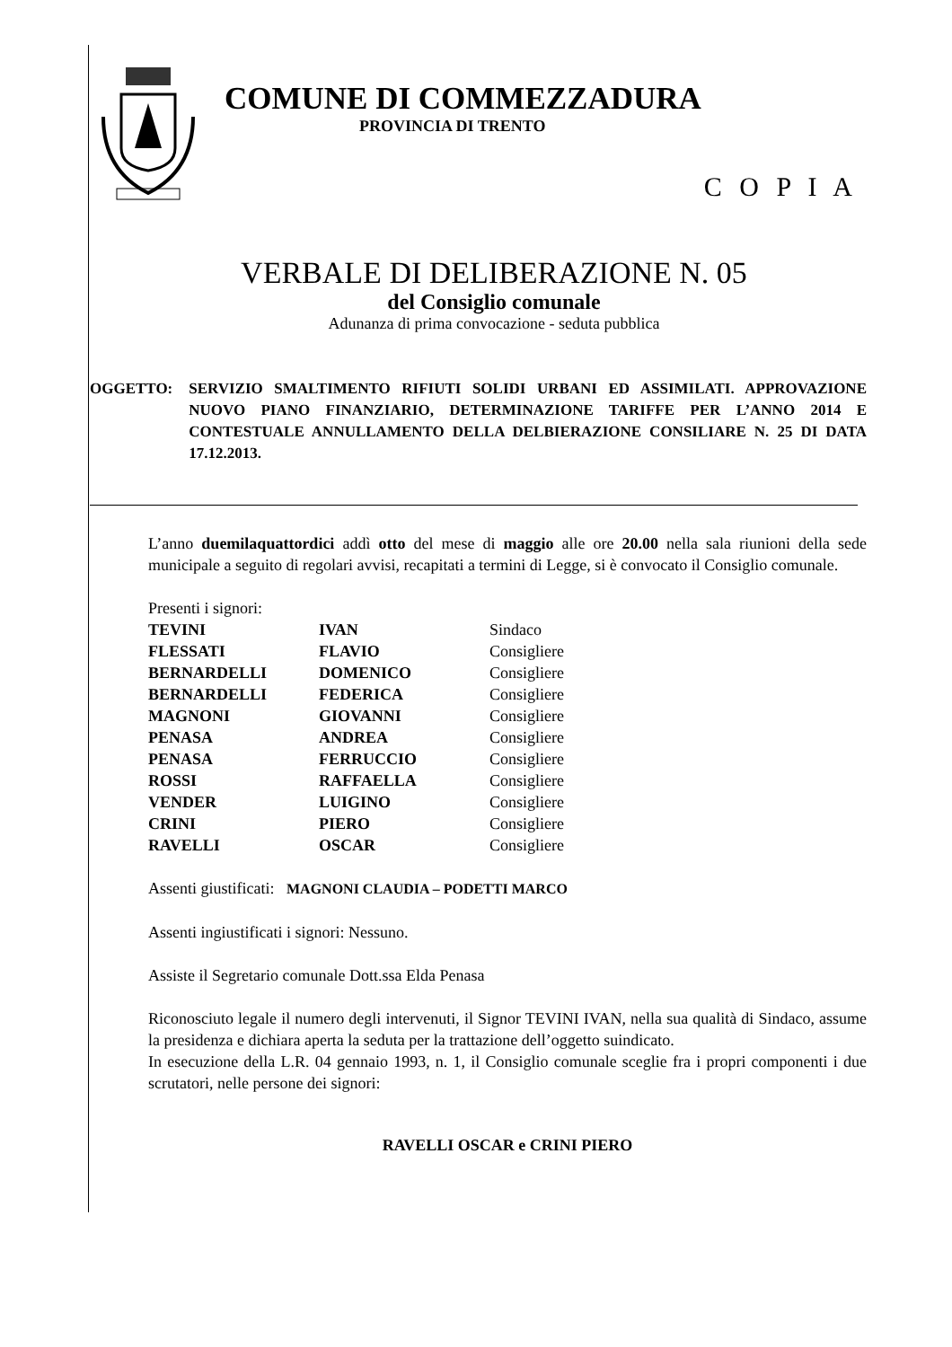COMUNE DI COMMEZZADURA
PROVINCIA DI TRENTO
C O P I A
VERBALE DI DELIBERAZIONE N. 05
del Consiglio comunale
Adunanza di prima convocazione - seduta pubblica
OGGETTO: SERVIZIO SMALTIMENTO RIFIUTI SOLIDI URBANI ED ASSIMILATI. APPROVAZIONE NUOVO PIANO FINANZIARIO, DETERMINAZIONE TARIFFE PER L’ANNO 2014 E CONTESTUALE ANNULLAMENTO DELLA DELBIERAZIONE CONSILIARE N. 25 DI DATA 17.12.2013.
L’anno duemilaquattordici addì otto del mese di maggio alle ore 20.00 nella sala riunioni della sede municipale a seguito di regolari avvisi, recapitati a termini di Legge, si è convocato il Consiglio comunale.
Presenti i signori:
| TEVINI | IVAN | Sindaco |
| FLESSATI | FLAVIO | Consigliere |
| BERNARDELLI | DOMENICO | Consigliere |
| BERNARDELLI | FEDERICA | Consigliere |
| MAGNONI | GIOVANNI | Consigliere |
| PENASA | ANDREA | Consigliere |
| PENASA | FERRUCCIO | Consigliere |
| ROSSI | RAFFAELLA | Consigliere |
| VENDER | LUIGINO | Consigliere |
| CRINI | PIERO | Consigliere |
| RAVELLI | OSCAR | Consigliere |
Assenti giustificati: MAGNONI CLAUDIA – PODETTI MARCO
Assenti ingiustificati i signori: Nessuno.
Assiste il Segretario comunale Dott.ssa Elda Penasa
Riconosciuto legale il numero degli intervenuti, il Signor TEVINI IVAN, nella sua qualità di Sindaco, assume la presidenza e dichiara aperta la seduta per la trattazione dell’oggetto suindicato.
In esecuzione della L.R. 04 gennaio 1993, n. 1, il Consiglio comunale sceglie fra i propri componenti i due scrutatori, nelle persone dei signori:
RAVELLI OSCAR e CRINI PIERO